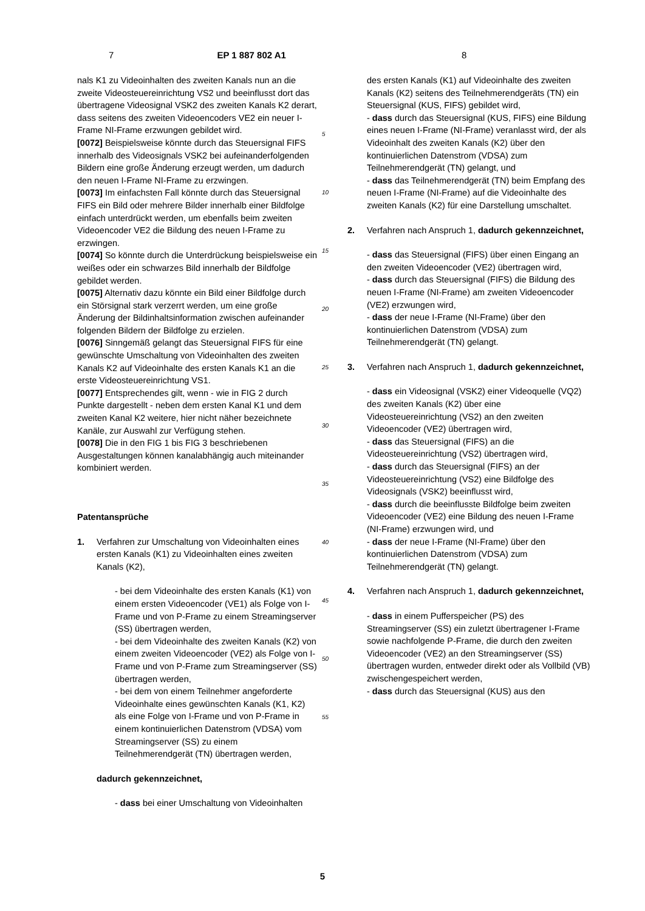7 EP 1 887 802 A1 8
nals K1 zu Videoinhalten des zweiten Kanals nun an die zweite Videosteuereinrichtung VS2 und beeinflusst dort das übertragene Videosignal VSK2 des zweiten Kanals K2 derart, dass seitens des zweiten Videoencoders VE2 ein neuer I-Frame NI-Frame erzwungen gebildet wird.
[0072] Beispielsweise könnte durch das Steuersignal FIFS innerhalb des Videosignals VSK2 bei aufeinanderfolgenden Bildern eine große Änderung erzeugt werden, um dadurch den neuen I-Frame NI-Frame zu erzwingen.
[0073] Im einfachsten Fall könnte durch das Steuersignal FIFS ein Bild oder mehrere Bilder innerhalb einer Bildfolge einfach unterdrückt werden, um ebenfalls beim zweiten Videoencoder VE2 die Bildung des neuen I-Frame zu erzwingen.
[0074] So könnte durch die Unterdrückung beispielsweise ein weißes oder ein schwarzes Bild innerhalb der Bildfolge gebildet werden.
[0075] Alternativ dazu könnte ein Bild einer Bildfolge durch ein Störsignal stark verzerrt werden, um eine große Änderung der Bildinhaltsinformation zwischen aufeinander folgenden Bildern der Bildfolge zu erzielen.
[0076] Sinngemäß gelangt das Steuersignal FIFS für eine gewünschte Umschaltung von Videoinhalten des zweiten Kanals K2 auf Videoinhalte des ersten Kanals K1 an die erste Videosteuereinrichtung VS1.
[0077] Entsprechendes gilt, wenn - wie in FIG 2 durch Punkte dargestellt - neben dem ersten Kanal K1 und dem zweiten Kanal K2 weitere, hier nicht näher bezeichnete Kanäle, zur Auswahl zur Verfügung stehen.
[0078] Die in den FIG 1 bis FIG 3 beschriebenen Ausgestaltungen können kanalabhängig auch miteinander kombiniert werden.
Patentansprüche
1. Verfahren zur Umschaltung von Videoinhalten eines ersten Kanals (K1) zu Videoinhalten eines zweiten Kanals (K2),
- bei dem Videoinhalte des ersten Kanals (K1) von einem ersten Videoencoder (VE1) als Folge von I-Frame und von P-Frame zu einem Streamingserver (SS) übertragen werden,
- bei dem Videoinhalte des zweiten Kanals (K2) von einem zweiten Videoencoder (VE2) als Folge von I-Frame und von P-Frame zum Streamingserver (SS) übertragen werden,
- bei dem von einem Teilnehmer angeforderte Videoinhalte eines gewünschten Kanals (K1, K2) als eine Folge von I-Frame und von P-Frame in einem kontinuierlichen Datenstrom (VDSA) vom Streamingserver (SS) zu einem Teilnehmerendgerät (TN) übertragen werden,
dadurch gekennzeichnet,
- dass bei einer Umschaltung von Videoinhalten
5
10
15
20
25
30
35
40
45
50
55
des ersten Kanals (K1) auf Videoinhalte des zweiten Kanals (K2) seitens des Teilnehmerendgeräts (TN) ein Steuersignal (KUS, FIFS) gebildet wird,
- dass durch das Steuersignal (KUS, FIFS) eine Bildung eines neuen I-Frame (NI-Frame) veranlasst wird, der als Videoinhalt des zweiten Kanals (K2) über den kontinuierlichen Datenstrom (VDSA) zum Teilnehmerendgerät (TN) gelangt, und
- dass das Teilnehmerendgerät (TN) beim Empfang des neuen I-Frame (NI-Frame) auf die Videoinhalte des zweiten Kanals (K2) für eine Darstellung umschaltet.
2. Verfahren nach Anspruch 1, dadurch gekennzeichnet,
- dass das Steuersignal (FIFS) über einen Eingang an den zweiten Videoencoder (VE2) übertragen wird,
- dass durch das Steuersignal (FIFS) die Bildung des neuen I-Frame (NI-Frame) am zweiten Videoencoder (VE2) erzwungen wird,
- dass der neue I-Frame (NI-Frame) über den kontinuierlichen Datenstrom (VDSA) zum Teilnehmerendgerät (TN) gelangt.
3. Verfahren nach Anspruch 1, dadurch gekennzeichnet,
- dass ein Videosignal (VSK2) einer Videoquelle (VQ2) des zweiten Kanals (K2) über eine Videosteuereinrichtung (VS2) an den zweiten Videoencoder (VE2) übertragen wird,
- dass das Steuersignal (FIFS) an die Videosteuereinrichtung (VS2) übertragen wird,
- dass durch das Steuersignal (FIFS) an der Videosteuereinrichtung (VS2) eine Bildfolge des Videosignals (VSK2) beeinflusst wird,
- dass durch die beeinflusste Bildfolge beim zweiten Videoencoder (VE2) eine Bildung des neuen I-Frame (NI-Frame) erzwungen wird, und
- dass der neue I-Frame (NI-Frame) über den kontinuierlichen Datenstrom (VDSA) zum Teilnehmerendgerät (TN) gelangt.
4. Verfahren nach Anspruch 1, dadurch gekennzeichnet,
- dass in einem Pufferspeicher (PS) des Streamingserver (SS) ein zuletzt übertragener I-Frame sowie nachfolgende P-Frame, die durch den zweiten Videoencoder (VE2) an den Streamingserver (SS) übertragen wurden, entweder direkt oder als Vollbild (VB) zwischengespeichert werden,
- dass durch das Steuersignal (KUS) aus den
5